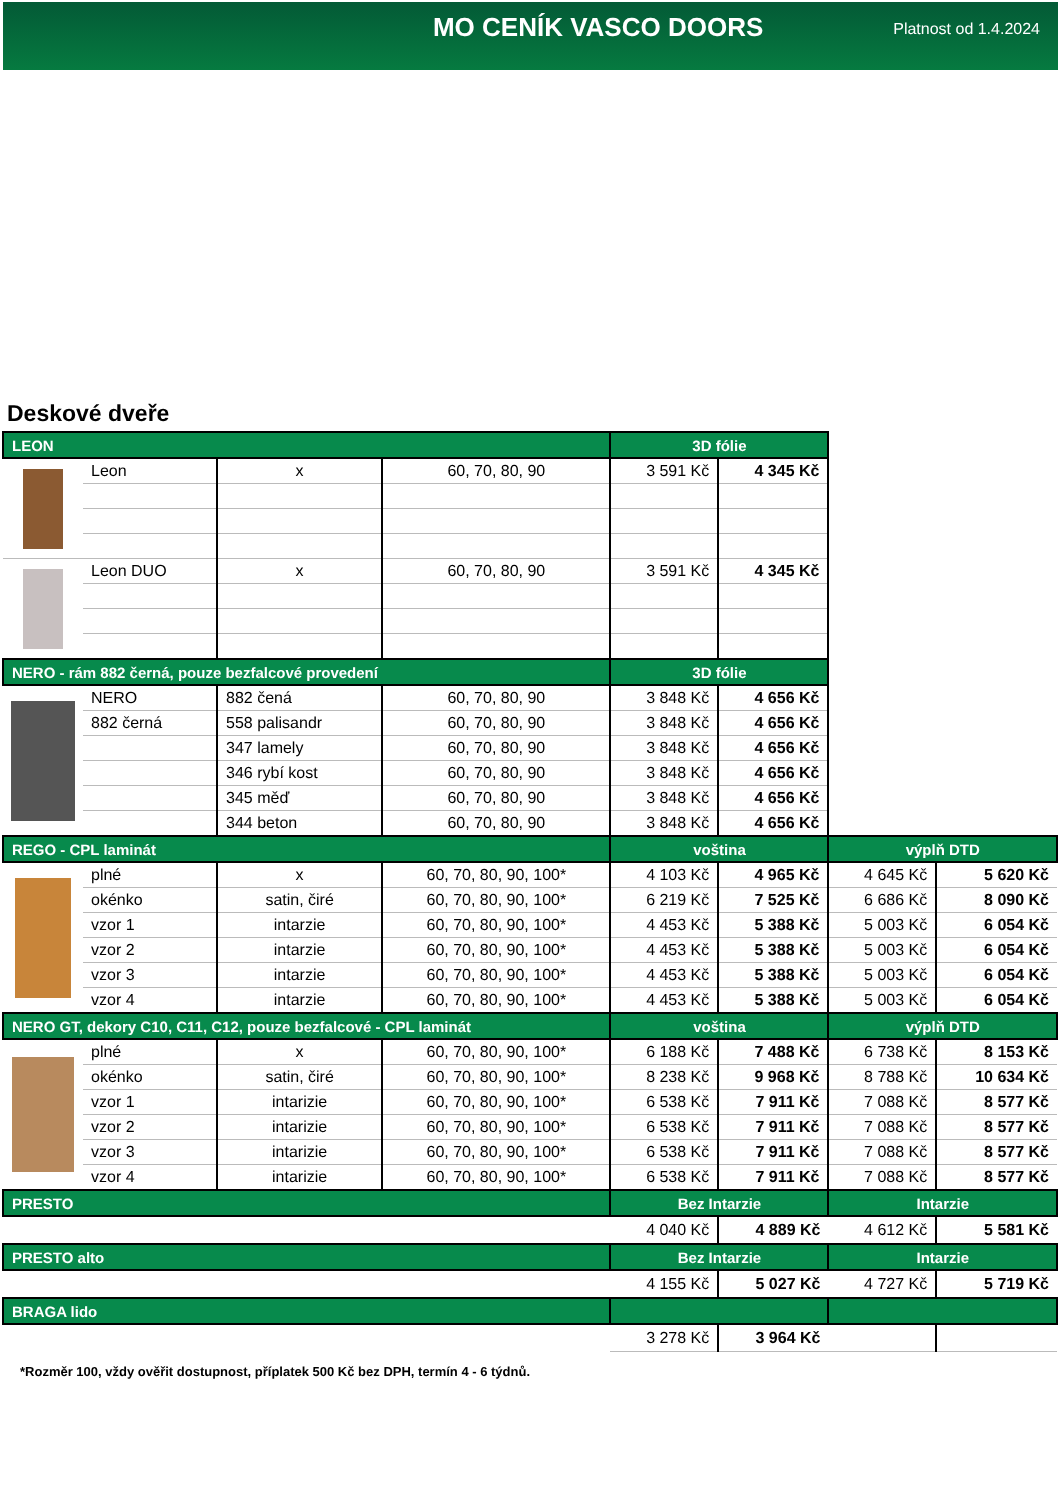MO CENÍK VASCO DOORS
Platnost od 1.4.2024
Deskové dveře
| LEON | | | | 3D fólie | | | |
| | Leon | x | 60, 70, 80, 90 | 3 591 Kč | 4 345 Kč | | |
| | Leon DUO | x | 60, 70, 80, 90 | 3 591 Kč | 4 345 Kč | | |
| NERO - rám 882 černá, pouze bezfalcové provedení | | | | 3D fólie | | | |
| | NERO | 882 čená | 60, 70, 80, 90 | 3 848 Kč | 4 656 Kč | | |
| | 882 černá | 558 palisandr | 60, 70, 80, 90 | 3 848 Kč | 4 656 Kč | | |
| | | 347 lamely | 60, 70, 80, 90 | 3 848 Kč | 4 656 Kč | | |
| | | 346 rybí kost | 60, 70, 80, 90 | 3 848 Kč | 4 656 Kč | | |
| | | 345 měď | 60, 70, 80, 90 | 3 848 Kč | 4 656 Kč | | |
| | | 344 beton | 60, 70, 80, 90 | 3 848 Kč | 4 656 Kč | | |
| REGO - CPL laminát | | | | voština | | výplň DTD | |
| | plné | x | 60, 70, 80, 90, 100* | 4 103 Kč | 4 965 Kč | 4 645 Kč | 5 620 Kč |
| | okénko | satin, čiré | 60, 70, 80, 90, 100* | 6 219 Kč | 7 525 Kč | 6 686 Kč | 8 090 Kč |
| | vzor 1 | intarzie | 60, 70, 80, 90, 100* | 4 453 Kč | 5 388 Kč | 5 003 Kč | 6 054 Kč |
| | vzor 2 | intarzie | 60, 70, 80, 90, 100* | 4 453 Kč | 5 388 Kč | 5 003 Kč | 6 054 Kč |
| | vzor 3 | intarzie | 60, 70, 80, 90, 100* | 4 453 Kč | 5 388 Kč | 5 003 Kč | 6 054 Kč |
| | vzor 4 | intarzie | 60, 70, 80, 90, 100* | 4 453 Kč | 5 388 Kč | 5 003 Kč | 6 054 Kč |
| NERO GT, dekory C10, C11, C12, pouze bezfalcové - CPL laminát | | | | voština | | výplň DTD | |
| | plné | x | 60, 70, 80, 90, 100* | 6 188 Kč | 7 488 Kč | 6 738 Kč | 8 153 Kč |
| | okénko | satin, čiré | 60, 70, 80, 90, 100* | 8 238 Kč | 9 968 Kč | 8 788 Kč | 10 634 Kč |
| | vzor 1 | intarizie | 60, 70, 80, 90, 100* | 6 538 Kč | 7 911 Kč | 7 088 Kč | 8 577 Kč |
| | vzor 2 | intarizie | 60, 70, 80, 90, 100* | 6 538 Kč | 7 911 Kč | 7 088 Kč | 8 577 Kč |
| | vzor 3 | intarizie | 60, 70, 80, 90, 100* | 6 538 Kč | 7 911 Kč | 7 088 Kč | 8 577 Kč |
| | vzor 4 | intarizie | 60, 70, 80, 90, 100* | 6 538 Kč | 7 911 Kč | 7 088 Kč | 8 577 Kč |
| PRESTO | | | | Bez Intarzie | | Intarzie | |
| | | | | 4 040 Kč | 4 889 Kč | 4 612 Kč | 5 581 Kč |
| PRESTO alto | | | | Bez Intarzie | | Intarzie | |
| | | | | 4 155 Kč | 5 027 Kč | 4 727 Kč | 5 719 Kč |
| BRAGA lido | | | | | | | |
| | | | | 3 278 Kč | 3 964 Kč | | |
*Rozměr 100, vždy ověřit dostupnost, příplatek 500 Kč bez DPH, termín 4 - 6 týdnů.